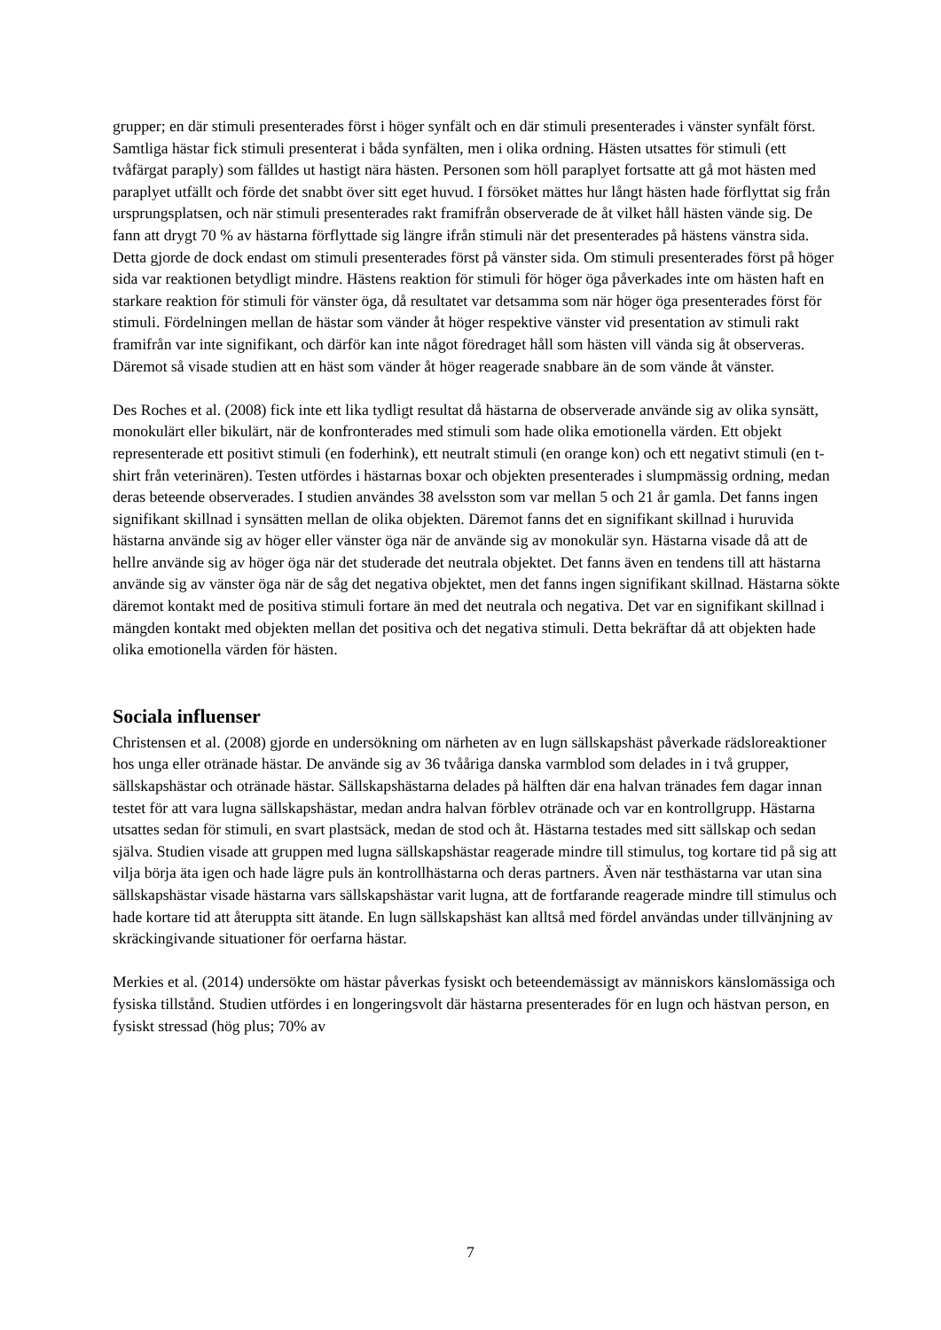grupper; en där stimuli presenterades först i höger synfält och en där stimuli presenterades i vänster synfält först. Samtliga hästar fick stimuli presenterat i båda synfälten, men i olika ordning. Hästen utsattes för stimuli (ett tvåfärgat paraply) som fälldes ut hastigt nära hästen. Personen som höll paraplyet fortsatte att gå mot hästen med paraplyet utfällt och förde det snabbt över sitt eget huvud. I försöket mättes hur långt hästen hade förflyttat sig från ursprungsplatsen, och när stimuli presenterades rakt framifrån observerade de åt vilket håll hästen vände sig. De fann att drygt 70 % av hästarna förflyttade sig längre ifrån stimuli när det presenterades på hästens vänstra sida. Detta gjorde de dock endast om stimuli presenterades först på vänster sida. Om stimuli presenterades först på höger sida var reaktionen betydligt mindre. Hästens reaktion för stimuli för höger öga påverkades inte om hästen haft en starkare reaktion för stimuli för vänster öga, då resultatet var detsamma som när höger öga presenterades först för stimuli. Fördelningen mellan de hästar som vänder åt höger respektive vänster vid presentation av stimuli rakt framifrån var inte signifikant, och därför kan inte något föredraget håll som hästen vill vända sig åt observeras. Däremot så visade studien att en häst som vänder åt höger reagerade snabbare än de som vände åt vänster.
Des Roches et al. (2008) fick inte ett lika tydligt resultat då hästarna de observerade använde sig av olika synsätt, monokulärt eller bikulärt, när de konfronterades med stimuli som hade olika emotionella värden. Ett objekt representerade ett positivt stimuli (en foderhink), ett neutralt stimuli (en orange kon) och ett negativt stimuli (en t-shirt från veterinären). Testen utfördes i hästarnas boxar och objekten presenterades i slumpmässig ordning, medan deras beteende observerades. I studien användes 38 avelsston som var mellan 5 och 21 år gamla. Det fanns ingen signifikant skillnad i synsätten mellan de olika objekten. Däremot fanns det en signifikant skillnad i huruvida hästarna använde sig av höger eller vänster öga när de använde sig av monokulär syn. Hästarna visade då att de hellre använde sig av höger öga när det studerade det neutrala objektet. Det fanns även en tendens till att hästarna använde sig av vänster öga när de såg det negativa objektet, men det fanns ingen signifikant skillnad. Hästarna sökte däremot kontakt med de positiva stimuli fortare än med det neutrala och negativa. Det var en signifikant skillnad i mängden kontakt med objekten mellan det positiva och det negativa stimuli. Detta bekräftar då att objekten hade olika emotionella värden för hästen.
Sociala influenser
Christensen et al. (2008) gjorde en undersökning om närheten av en lugn sällskapshäst påverkade rädsloreaktioner hos unga eller otränade hästar. De använde sig av 36 tvååriga danska varmblod som delades in i två grupper, sällskapshästar och otränade hästar. Sällskapshästarna delades på hälften där ena halvan tränades fem dagar innan testet för att vara lugna sällskapshästar, medan andra halvan förblev otränade och var en kontrollgrupp. Hästarna utsattes sedan för stimuli, en svart plastsäck, medan de stod och åt. Hästarna testades med sitt sällskap och sedan själva. Studien visade att gruppen med lugna sällskapshästar reagerade mindre till stimulus, tog kortare tid på sig att vilja börja äta igen och hade lägre puls än kontrollhästarna och deras partners. Även när testhästarna var utan sina sällskapshästar visade hästarna vars sällskapshästar varit lugna, att de fortfarande reagerade mindre till stimulus och hade kortare tid att återuppta sitt ätande. En lugn sällskapshäst kan alltså med fördel användas under tillvänjning av skräckingivande situationer för oerfarna hästar.
Merkies et al. (2014) undersökte om hästar påverkas fysiskt och beteendemässigt av människors känslomässiga och fysiska tillstånd. Studien utfördes i en longeringsvolt där hästarna presenterades för en lugn och hästvan person, en fysiskt stressad (hög plus; 70% av
7